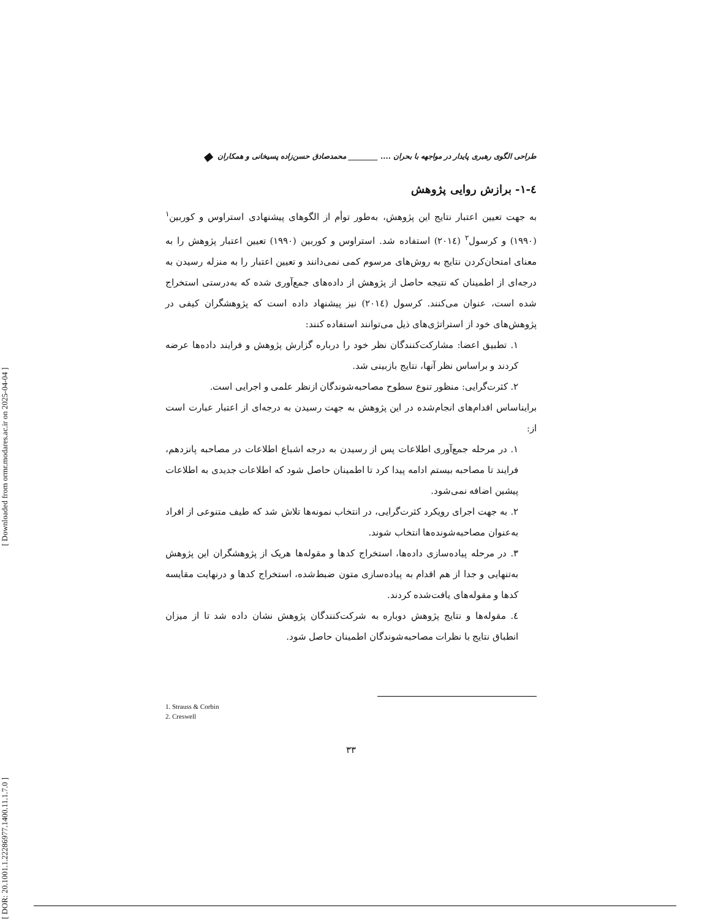[ DOR: 20.1001.1.22286977.1400.11.1.7.0 ] [ Downloaded from ormr.modares.ac.ir on 2025-04-04 ]
طراحی الگوی رهبری پایدار در مواجهه با بحران .... ________ محمدصادق حسن‌زاده پسیخانی و همکاران ◆
٤-١- برازش روایی پژوهش
به جهت تعیین اعتبار نتایج این پژوهش، به‌طور توأم از الگوهای پیشنهادی استراوس و کوربین<sup>١</sup> (١٩٩٠) و کرسول<sup>٢</sup> (٢٠١٤) استفاده شد. استراوس و کوربین (١٩٩٠) تعیین اعتبار پژوهش را به معنای امتحان‌کردن نتایج به روش‌های مرسوم کمی نمی‌دانند و تعیین اعتبار را به منزله رسیدن به درجه‌ای از اطمینان که نتیجه حاصل از پژوهش از داده‌های جمع‌آوری شده که به‌درستی استخراج شده است، عنوان می‌کنند. کرسول (٢٠١٤) نیز پیشنهاد داده است که پژوهشگران کیفی در پژوهش‌های خود از استراتژی‌های ذیل می‌توانند استفاده کنند:
١. تطبیق اعضا: مشارکت‌کنندگان نظر خود را درباره گزارش پژوهش و فرایند داده‌ها عرضه کردند و براساس نظر آنها، نتایج بازبینی شد.
٢. کثرت‌گرایی: منظور تنوع سطوح مصاحبه‌شوندگان ازنظر علمی و اجرایی است.
برایناساس اقدام‌های انجام‌شده در این پژوهش به جهت رسیدن به درجه‌ای از اعتبار عبارت است از:
١. در مرحله جمع‌آوری اطلاعات پس از رسیدن به درجه اشباع اطلاعات در مصاحبه پانزدهم، فرایند تا مصاحبه بیستم ادامه پیدا کرد تا اطمینان حاصل شود که اطلاعات جدیدی به اطلاعات پیشین اضافه نمی‌شود.
٢. به جهت اجرای رویکرد کثرت‌گرایی، در انتخاب نمونه‌ها تلاش شد که طیف متنوعی از افراد به‌عنوان مصاحبه‌شونده‌ها انتخاب شوند.
٣. در مرحله پیاده‌سازی داده‌ها، استخراج کدها و مقوله‌ها هریک از پژوهشگران این پژوهش به‌تنهایی و جدا از هم اقدام به پیاده‌سازی متون ضبط‌شده، استخراج کدها و درنهایت مقایسه کدها و مقوله‌های یافت‌شده کردند.
٤. مقوله‌ها و نتایج پژوهش دوباره به شرکت‌کنندگان پژوهش نشان داده شد تا از میزان انطباق نتایج با نظرات مصاحبه‌شوندگان اطمینان حاصل شود.
1. Strauss & Corbin
2. Creswell
٣٣